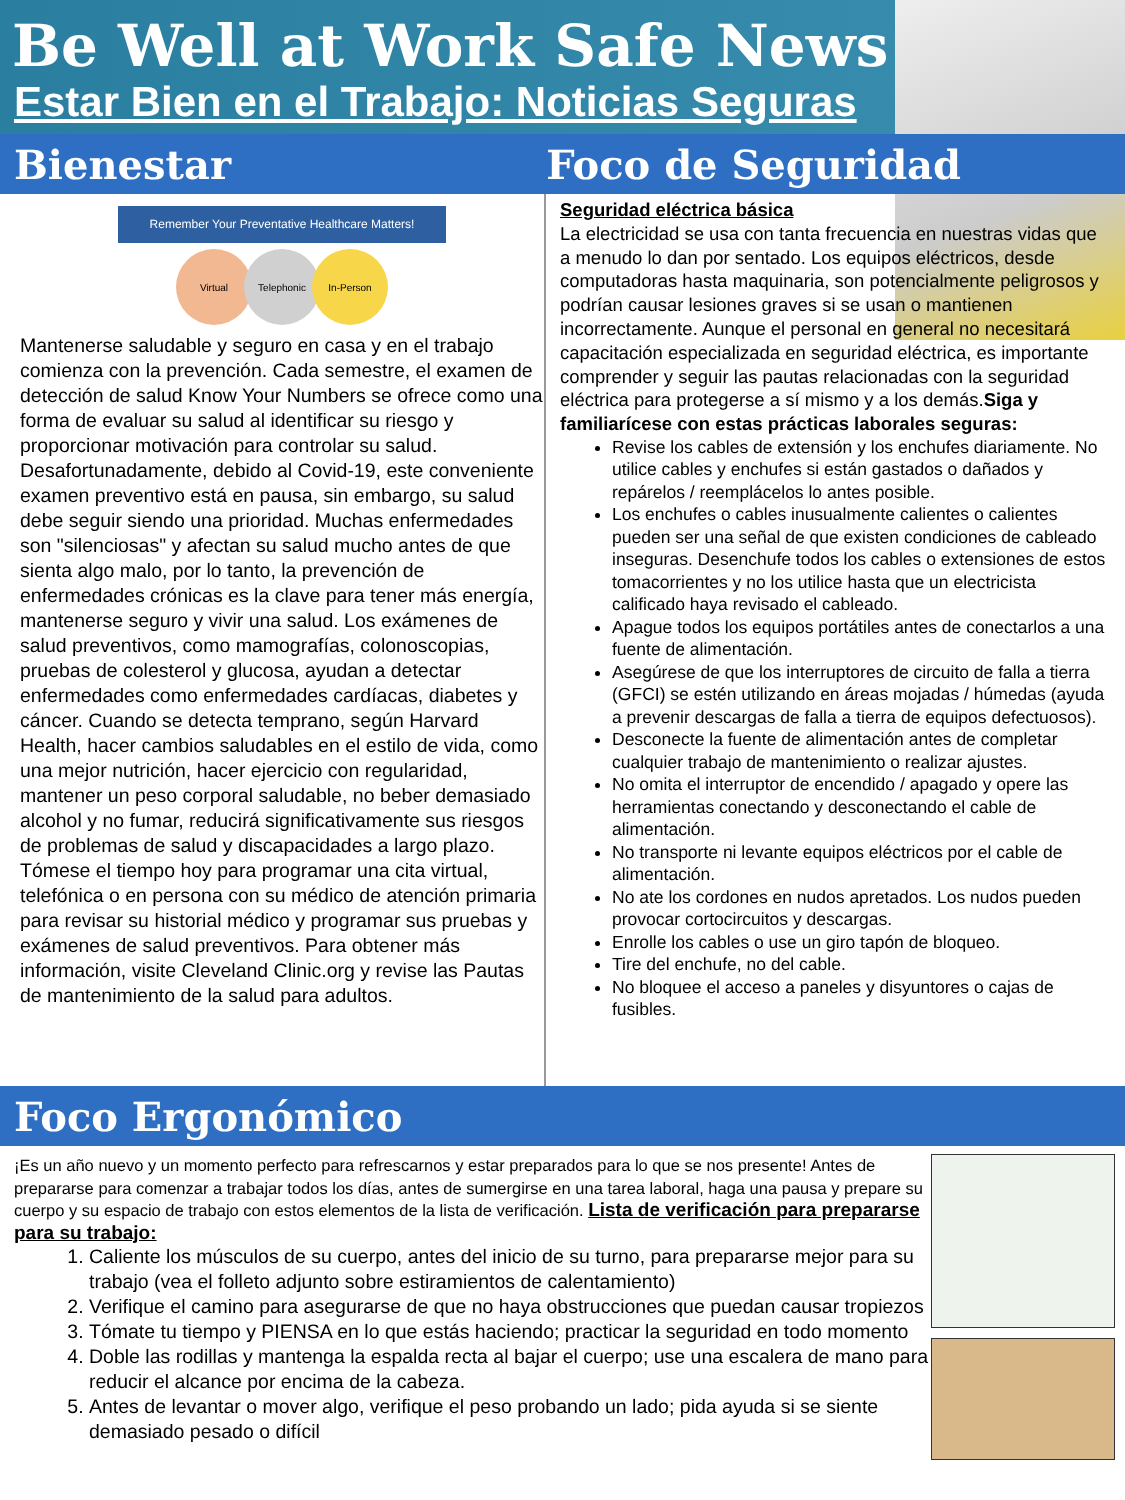Be Well at Work Safe News
Estar Bien en el Trabajo: Noticias Seguras
Bienestar Foco de Seguridad
Remember Your Preventative Healthcare Matters!
Virtual Telephonic In-Person
Mantenerse saludable y seguro en casa y en el trabajo comienza con la prevención. Cada semestre, el examen de detección de salud Know Your Numbers se ofrece como una forma de evaluar su salud al identificar su riesgo y proporcionar motivación para controlar su salud. Desafortunadamente, debido al Covid-19, este conveniente examen preventivo está en pausa, sin embargo, su salud debe seguir siendo una prioridad. Muchas enfermedades son "silenciosas" y afectan su salud mucho antes de que sienta algo malo, por lo tanto, la prevención de enfermedades crónicas es la clave para tener más energía, mantenerse seguro y vivir una salud. Los exámenes de salud preventivos, como mamografías, colonoscopias, pruebas de colesterol y glucosa, ayudan a detectar enfermedades como enfermedades cardíacas, diabetes y cáncer. Cuando se detecta temprano, según Harvard Health, hacer cambios saludables en el estilo de vida, como una mejor nutrición, hacer ejercicio con regularidad, mantener un peso corporal saludable, no beber demasiado alcohol y no fumar, reducirá significativamente sus riesgos de problemas de salud y discapacidades a largo plazo. Tómese el tiempo hoy para programar una cita virtual, telefónica o en persona con su médico de atención primaria para revisar su historial médico y programar sus pruebas y exámenes de salud preventivos. Para obtener más información, visite Cleveland Clinic.org y revise las Pautas de mantenimiento de la salud para adultos.
Seguridad eléctrica básica
La electricidad se usa con tanta frecuencia en nuestras vidas que a menudo lo dan por sentado. Los equipos eléctricos, desde computadoras hasta maquinaria, son potencialmente peligrosos y podrían causar lesiones graves si se usan o mantienen incorrectamente. Aunque el personal en general no necesitará capacitación especializada en seguridad eléctrica, es importante comprender y seguir las pautas relacionadas con la seguridad eléctrica para protegerse a sí mismo y a los demás.Siga y familiarícese con estas prácticas laborales seguras:
Revise los cables de extensión y los enchufes diariamente. No utilice cables y enchufes si están gastados o dañados y repárelos / reemplácelos lo antes posible.
Los enchufes o cables inusualmente calientes o calientes pueden ser una señal de que existen condiciones de cableado inseguras. Desenchufe todos los cables o extensiones de estos tomacorrientes y no los utilice hasta que un electricista calificado haya revisado el cableado.
Apague todos los equipos portátiles antes de conectarlos a una fuente de alimentación.
Asegúrese de que los interruptores de circuito de falla a tierra (GFCI) se estén utilizando en áreas mojadas / húmedas (ayuda a prevenir descargas de falla a tierra de equipos defectuosos).
Desconecte la fuente de alimentación antes de completar cualquier trabajo de mantenimiento o realizar ajustes.
No omita el interruptor de encendido / apagado y opere las herramientas conectando y desconectando el cable de alimentación.
No transporte ni levante equipos eléctricos por el cable de alimentación.
No ate los cordones en nudos apretados. Los nudos pueden provocar cortocircuitos y descargas.
Enrolle los cables o use un giro tapón de bloqueo.
Tire del enchufe, no del cable.
No bloquee el acceso a paneles y disyuntores o cajas de fusibles.
Foco Ergonómico
¡Es un año nuevo y un momento perfecto para refrescarnos y estar preparados para lo que se nos presente! Antes de prepararse para comenzar a trabajar todos los días, antes de sumergirse en una tarea laboral, haga una pausa y prepare su cuerpo y su espacio de trabajo con estos elementos de la lista de verificación. Lista de verificación para prepararse para su trabajo:
1. Caliente los músculos de su cuerpo, antes del inicio de su turno, para prepararse mejor para su trabajo (vea el folleto adjunto sobre estiramientos de calentamiento)
2. Verifique el camino para asegurarse de que no haya obstrucciones que puedan causar tropiezos
3. Tómate tu tiempo y PIENSA en lo que estás haciendo; practicar la seguridad en todo momento
4. Doble las rodillas y mantenga la espalda recta al bajar el cuerpo; use una escalera de mano para reducir el alcance por encima de la cabeza.
5. Antes de levantar o mover algo, verifique el peso probando un lado; pida ayuda si se siente demasiado pesado o difícil